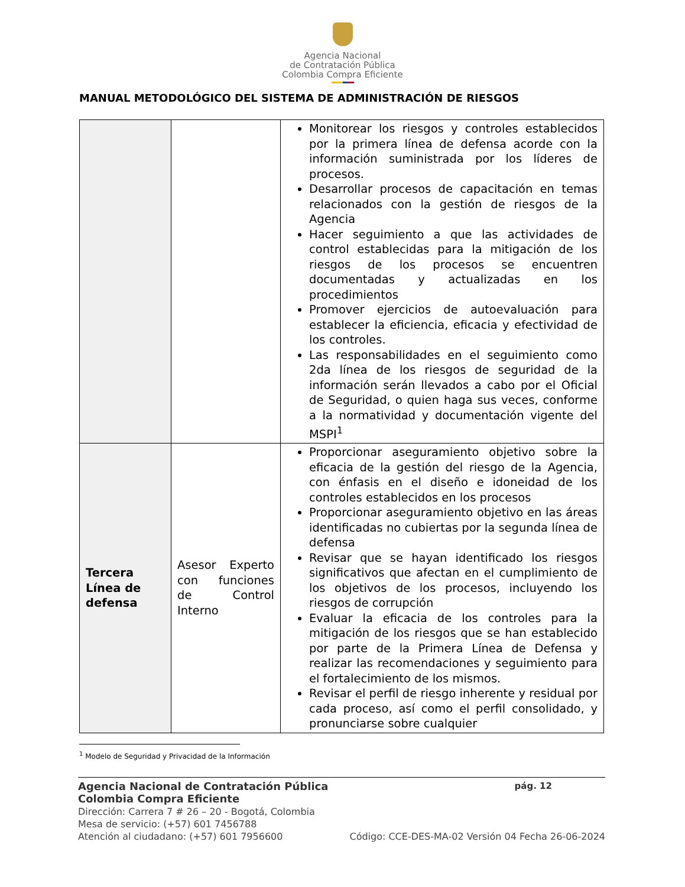Agencia Nacional
de Contratación Pública
Colombia Compra Eficiente
MANUAL METODOLÓGICO DEL SISTEMA DE ADMINISTRACIÓN DE RIESGOS
| | | Monitorear los riesgos y controles establecidos por la primera línea de defensa acorde con la información suministrada por los líderes de procesos. Desarrollar procesos de capacitación en temas relacionados con la gestión de riesgos de la Agencia Hacer seguimiento a que las actividades de control establecidas para la mitigación de los riesgos de los procesos se encuentren documentadas y actualizadas en los procedimientos Promover ejercicios de autoevaluación para establecer la eficiencia, eficacia y efectividad de los controles. Las responsabilidades en el seguimiento como 2da línea de los riesgos de seguridad de la información serán llevados a cabo por el Oficial de Seguridad, o quien haga sus veces, conforme a la normatividad y documentación vigente del MSPI<sup>1</sup> |
| Tercera Línea de defensa | Asesor Experto con funciones de Control Interno | Proporcionar aseguramiento objetivo sobre la eficacia de la gestión del riesgo de la Agencia, con énfasis en el diseño e idoneidad de los controles establecidos en los procesos Proporcionar aseguramiento objetivo en las áreas identificadas no cubiertas por la segunda línea de defensa Revisar que se hayan identificado los riesgos significativos que afectan en el cumplimiento de los objetivos de los procesos, incluyendo los riesgos de corrupción Evaluar la eficacia de los controles para la mitigación de los riesgos que se han establecido por parte de la Primera Línea de Defensa y realizar las recomendaciones y seguimiento para el fortalecimiento de los mismos. Revisar el perfil de riesgo inherente y residual por cada proceso, así como el perfil consolidado, y pronunciarse sobre cualquier |
<sup>1</sup> Modelo de Seguridad y Privacidad de la Información
Agencia Nacional de Contratación Pública pág. 12
Colombia Compra Eficiente
Dirección: Carrera 7 # 26 – 20 - Bogotá, Colombia
Mesa de servicio: (+57) 601 7456788
Atención al ciudadano: (+57) 601 7956600 Código: CCE-DES-MA-02 Versión 04 Fecha 26-06-2024